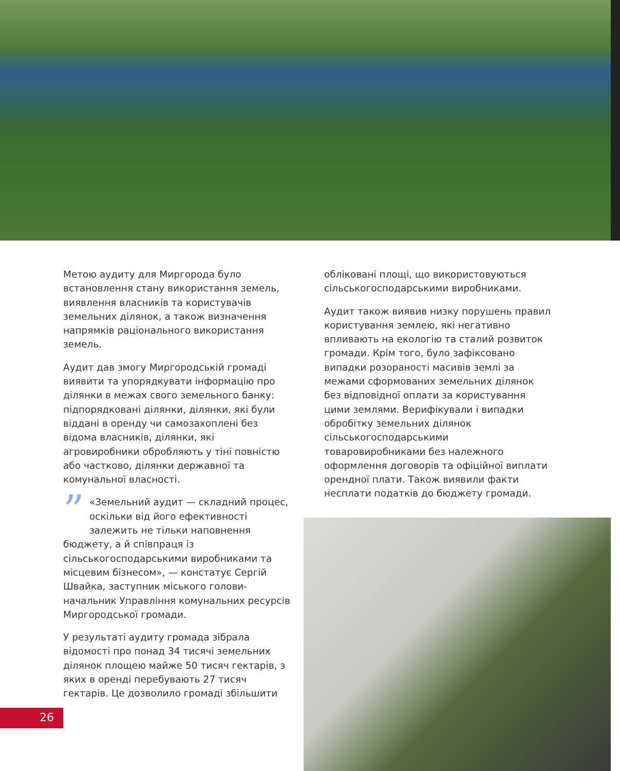Метою аудиту для Миргорода було встановлення стану використання земель, виявлення власників та користувачів земельних ділянок, а також визначення напрямків раціонального використання земель.
Аудит дав змогу Миргородській громаді виявити та упорядкувати інформацію про ділянки в межах свого земельного банку: підпорядковані ділянки, ділянки, які були віддані в оренду чи самозахоплені без відома власників, ділянки, які агровиробники обробляють у тіні повністю або частково, ділянки державної та комунальної власності.
” «Земельний аудит — складний процес, оскільки від його ефективності залежить не тільки наповнення бюджету, а й співпраця із сільськогосподарськими виробниками та місцевим бізнесом», — констатує Сергій Швайка, заступник міського голови-начальник Управління комунальних ресурсів Миргородської громади.
У результаті аудиту громада зібрала відомості про понад 34 тисячі земельних ділянок площею майже 50 тисяч гектарів, з яких в оренді перебувають 27 тисяч гектарів. Це дозволило громаді збільшити
обліковані площі, що використовуються сільськогосподарськими виробниками.
Аудит також виявив низку порушень правил користування землею, які негативно впливають на екологію та сталий розвиток громади. Крім того, було зафіксовано випадки розораності масивів землі за межами сформованих земельних ділянок без відповідної оплати за користування цими землями. Верифікували і випадки обробітку земельних ділянок сільськогосподарськими товаровиробниками без належного оформлення договорів та офіційної виплати орендної плати. Також виявили факти несплати податків до бюджету громади.
26